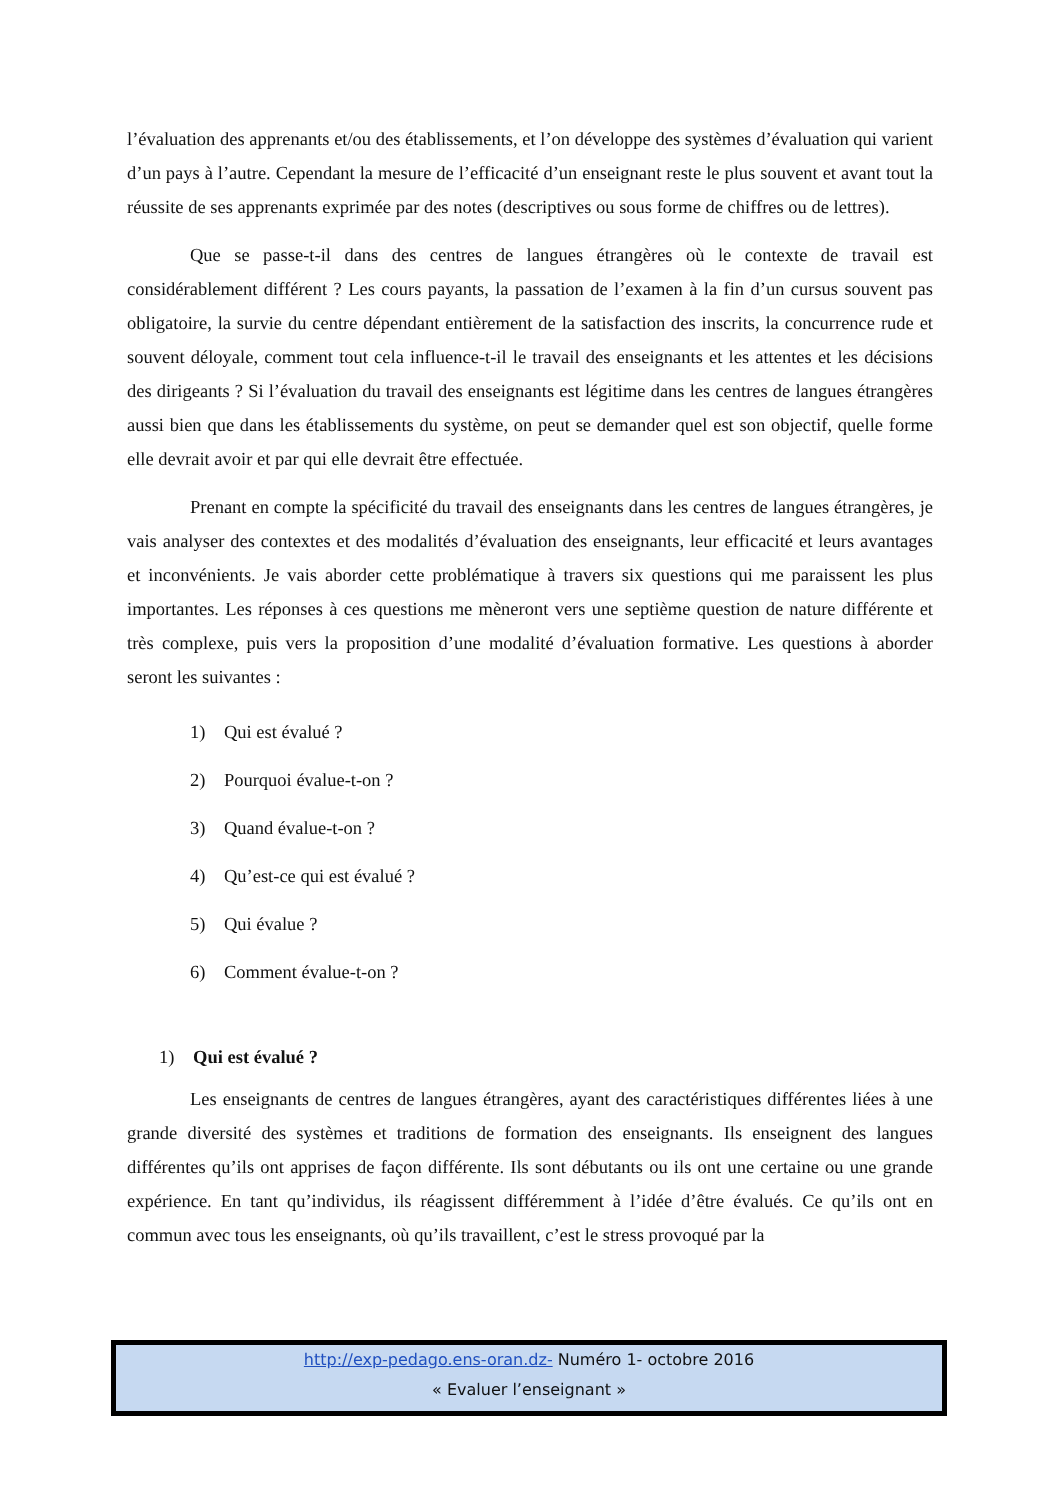l’évaluation des apprenants et/ou des établissements, et l’on développe des systèmes d’évaluation qui varient d’un pays à l’autre. Cependant la mesure de l’efficacité d’un enseignant reste le plus souvent et avant tout la réussite de ses apprenants exprimée par des notes (descriptives ou sous forme de chiffres ou de lettres).
Que se passe-t-il dans des centres de langues étrangères où le contexte de travail est considérablement différent ? Les cours payants, la passation de l’examen à la fin d’un cursus souvent pas obligatoire, la survie du centre dépendant entièrement de la satisfaction des inscrits, la concurrence rude et souvent déloyale, comment tout cela influence-t-il le travail des enseignants et les attentes et les décisions des dirigeants ? Si l’évaluation du travail des enseignants est légitime dans les centres de langues étrangères aussi bien que dans les établissements du système, on peut se demander quel est son objectif, quelle forme elle devrait avoir et par qui elle devrait être effectuée.
Prenant en compte la spécificité du travail des enseignants dans les centres de langues étrangères, je vais analyser des contextes et des modalités d’évaluation des enseignants, leur efficacité et leurs avantages et inconvénients. Je vais aborder cette problématique à travers six questions qui me paraissent les plus importantes. Les réponses à ces questions me mèneront vers une septième question de nature différente et très complexe, puis vers la proposition d’une modalité d’évaluation formative. Les questions à aborder seront les suivantes :
1) Qui est évalué ?
2) Pourquoi évalue-t-on ?
3) Quand évalue-t-on ?
4) Qu’est-ce qui est évalué ?
5) Qui évalue ?
6) Comment évalue-t-on ?
1) Qui est évalué ?
Les enseignants de centres de langues étrangères, ayant des caractéristiques différentes liées à une grande diversité des systèmes et traditions de formation des enseignants. Ils enseignent des langues différentes qu’ils ont apprises de façon différente. Ils sont débutants ou ils ont une certaine ou une grande expérience. En tant qu’individus, ils réagissent différemment à l’idée d’être évalués. Ce qu’ils ont en commun avec tous les enseignants, où qu’ils travaillent, c’est le stress provoqué par la
http://exp-pedago.ens-oran.dz- Numéro 1- octobre 2016
« Evaluer l’enseignant »